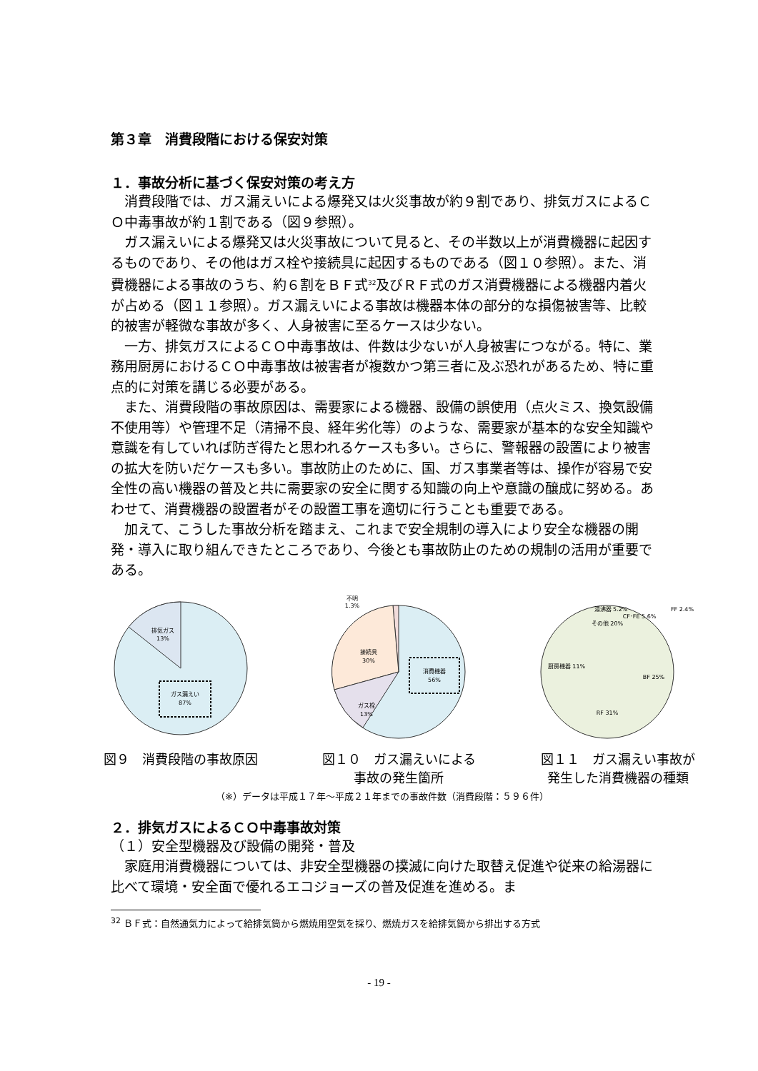第３章　消費段階における保安対策
１．事故分析に基づく保安対策の考え方
消費段階では、ガス漏えいによる爆発又は火災事故が約９割であり、排気ガスによるＣＯ中毒事故が約１割である（図９参照）。
ガス漏えいによる爆発又は火災事故について見ると、その半数以上が消費機器に起因するものであり、その他はガス栓や接続具に起因するものである（図１０参照）。また、消費機器による事故のうち、約６割をＢＦ式<sup>32</sup>及びＲＦ式のガス消費機器による機器内着火が占める（図１１参照）。ガス漏えいによる事故は機器本体の部分的な損傷被害等、比較的被害が軽微な事故が多く、人身被害に至るケースは少ない。
一方、排気ガスによるＣＯ中毒事故は、件数は少ないが人身被害につながる。特に、業務用厨房におけるＣＯ中毒事故は被害者が複数かつ第三者に及ぶ恐れがあるため、特に重点的に対策を講じる必要がある。
また、消費段階の事故原因は、需要家による機器、設備の誤使用（点火ミス、換気設備不使用等）や管理不足（清掃不良、経年劣化等）のような、需要家が基本的な安全知識や意識を有していれば防ぎ得たと思われるケースも多い。さらに、警報器の設置により被害の拡大を防いだケースも多い。事故防止のために、国、ガス事業者等は、操作が容易で安全性の高い機器の普及と共に需要家の安全に関する知識の向上や意識の醸成に努める。あわせて、消費機器の設置者がその設置工事を適切に行うことも重要である。
加えて、こうした事故分析を踏まえ、これまで安全規制の導入により安全な機器の開発・導入に取り組んできたところであり、今後とも事故防止のための規制の活用が重要である。
排気ガス
13%
ガス漏えい
87%
図９　消費段階の事故原因
不明
1.3%
接続具
30%
ガス栓
13%
消費機器
56%
図１０　ガス漏えいによる
事故の発生箇所
その他 20%
BF 25%
RF 31%
厨房機器 11%
湯沸器 5.2%
CF･FE 5.6%
FF 2.4%
図１１　ガス漏えい事故が
発生した消費機器の種類
（※）データは平成１７年～平成２１年までの事故件数（消費段階：５９６件）
２．排気ガスによるＣＯ中毒事故対策
（１）安全型機器及び設備の開発・普及
家庭用消費機器については、非安全型機器の撲滅に向けた取替え促進や従来の給湯器に比べて環境・安全面で優れるエコジョーズの普及促進を進める。ま
<sup>32</sup> ＢＦ式：自然通気力によって給排気筒から燃焼用空気を採り、燃焼ガスを給排気筒から排出する方式
- 19 -